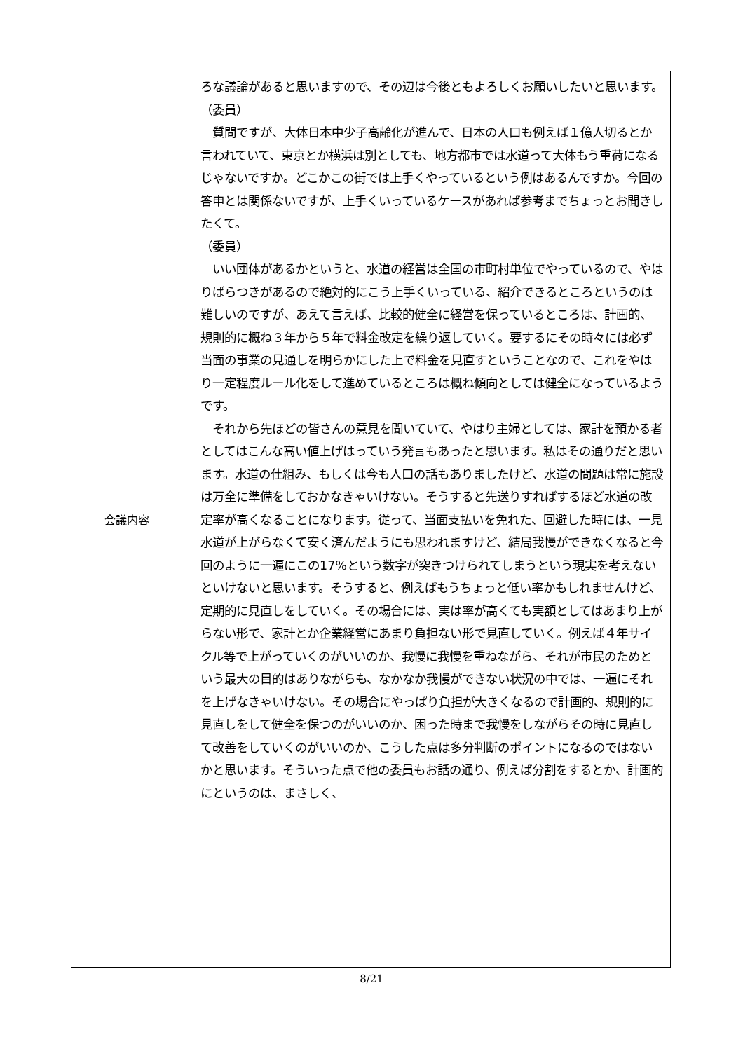| 会議内容 | ろな議論があると思いますので、その辺は今後ともよろしくお願いしたいと思います。 （委員） 質問ですが、大体日本中少子高齢化が進んで、日本の人口も例えば１億人切るとか言われていて、東京とか横浜は別としても、地方都市では水道って大体もう重荷になるじゃないですか。どこかこの街では上手くやっているという例はあるんですか。今回の答申とは関係ないですが、上手くいっているケースがあれば参考までちょっとお聞きしたくて。 （委員） いい団体があるかというと、水道の経営は全国の市町村単位でやっているので、やはりばらつきがあるので絶対的にこう上手くいっている、紹介できるところというのは難しいのですが、あえて言えば、比較的健全に経営を保っているところは、計画的、規則的に概ね３年から５年で料金改定を繰り返していく。要するにその時々には必ず当面の事業の見通しを明らかにした上で料金を見直すということなので、これをやはり一定程度ルール化をして進めているところは概ね傾向としては健全になっているようです。 それから先ほどの皆さんの意見を聞いていて、やはり主婦としては、家計を預かる者としてはこんな高い値上げはっていう発言もあったと思います。私はその通りだと思います。水道の仕組み、もしくは今も人口の話もありましたけど、水道の問題は常に施設は万全に準備をしておかなきゃいけない。そうすると先送りすればするほど水道の改定率が高くなることになります。従って、当面支払いを免れた、回避した時には、一見水道が上がらなくて安く済んだようにも思われますけど、結局我慢ができなくなると今回のように一遍にこの17%という数字が突きつけられてしまうという現実を考えないといけないと思います。そうすると、例えばもうちょっと低い率かもしれませんけど、定期的に見直しをしていく。その場合には、実は率が高くても実額としてはあまり上がらない形で、家計とか企業経営にあまり負担ない形で見直していく。例えば４年サイクル等で上がっていくのがいいのか、我慢に我慢を重ねながら、それが市民のためという最大の目的はありながらも、なかなか我慢ができない状況の中では、一遍にそれを上げなきゃいけない。その場合にやっぱり負担が大きくなるので計画的、規則的に見直しをして健全を保つのがいいのか、困った時まで我慢をしながらその時に見直して改善をしていくのがいいのか、こうした点は多分判断のポイントになるのではないかと思います。そういった点で他の委員もお話の通り、例えば分割をするとか、計画的にというのは、まさしく、 |
8/21